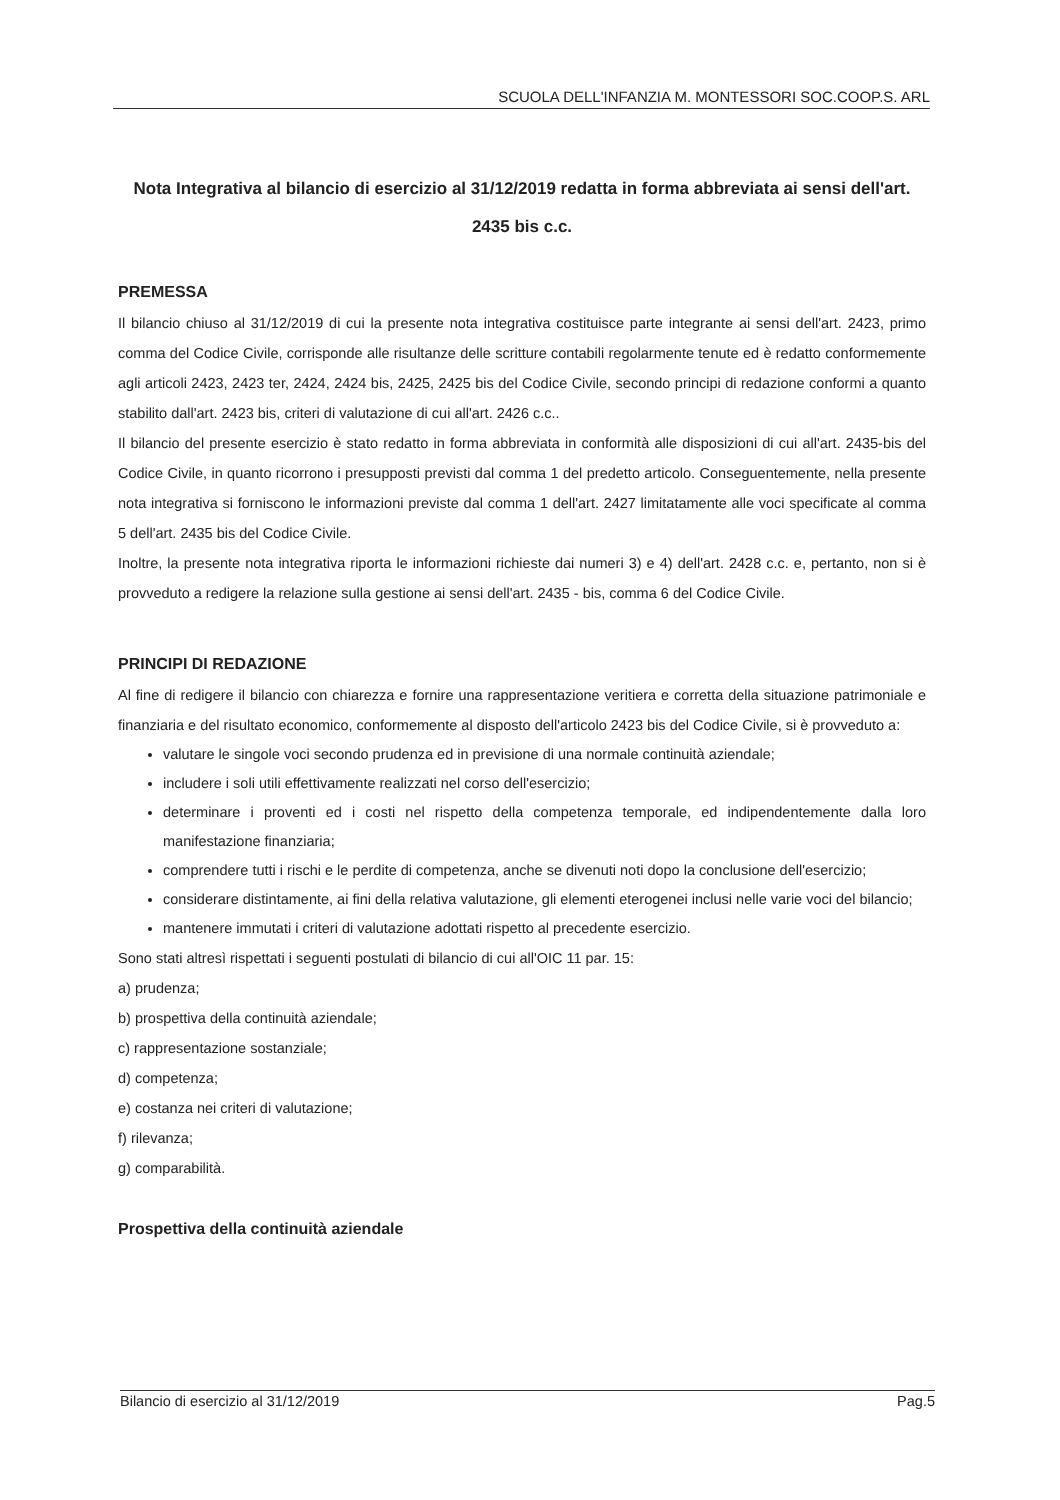SCUOLA DELL'INFANZIA M. MONTESSORI SOC.COOP.S. ARL
Nota Integrativa al bilancio di esercizio al 31/12/2019 redatta in forma abbreviata ai sensi dell'art. 2435 bis c.c.
PREMESSA
Il bilancio chiuso al 31/12/2019 di cui la presente nota integrativa costituisce parte integrante ai sensi dell'art. 2423, primo comma del Codice Civile, corrisponde alle risultanze delle scritture contabili regolarmente tenute ed è redatto conformemente agli articoli 2423, 2423 ter, 2424, 2424 bis, 2425, 2425 bis del Codice Civile, secondo principi di redazione conformi a quanto stabilito dall'art. 2423 bis, criteri di valutazione di cui all'art. 2426 c.c..
Il bilancio del presente esercizio è stato redatto in forma abbreviata in conformità alle disposizioni di cui all'art. 2435-bis del Codice Civile, in quanto ricorrono i presupposti previsti dal comma 1 del predetto articolo. Conseguentemente, nella presente nota integrativa si forniscono le informazioni previste dal comma 1 dell'art. 2427 limitatamente alle voci specificate al comma 5 dell'art. 2435 bis del Codice Civile.
Inoltre, la presente nota integrativa riporta le informazioni richieste dai numeri 3) e 4) dell'art. 2428 c.c. e, pertanto, non si è provveduto a redigere la relazione sulla gestione ai sensi dell'art. 2435 - bis, comma 6 del Codice Civile.
PRINCIPI DI REDAZIONE
Al fine di redigere il bilancio con chiarezza e fornire una rappresentazione veritiera e corretta della situazione patrimoniale e finanziaria e del risultato economico, conformemente al disposto dell'articolo 2423 bis del Codice Civile, si è provveduto a:
valutare le singole voci secondo prudenza ed in previsione di una normale continuità aziendale;
includere i soli utili effettivamente realizzati nel corso dell'esercizio;
determinare i proventi ed i costi nel rispetto della competenza temporale, ed indipendentemente dalla loro manifestazione finanziaria;
comprendere tutti i rischi e le perdite di competenza, anche se divenuti noti dopo la conclusione dell'esercizio;
considerare distintamente, ai fini della relativa valutazione, gli elementi eterogenei inclusi nelle varie voci del bilancio;
mantenere immutati i criteri di valutazione adottati rispetto al precedente esercizio.
Sono stati altresì rispettati i seguenti postulati di bilancio di cui all'OIC 11 par. 15:
a) prudenza;
b) prospettiva della continuità aziendale;
c) rappresentazione sostanziale;
d) competenza;
e) costanza nei criteri di valutazione;
f) rilevanza;
g) comparabilità.
Prospettiva della continuità aziendale
Bilancio di esercizio al 31/12/2019 Pag.5